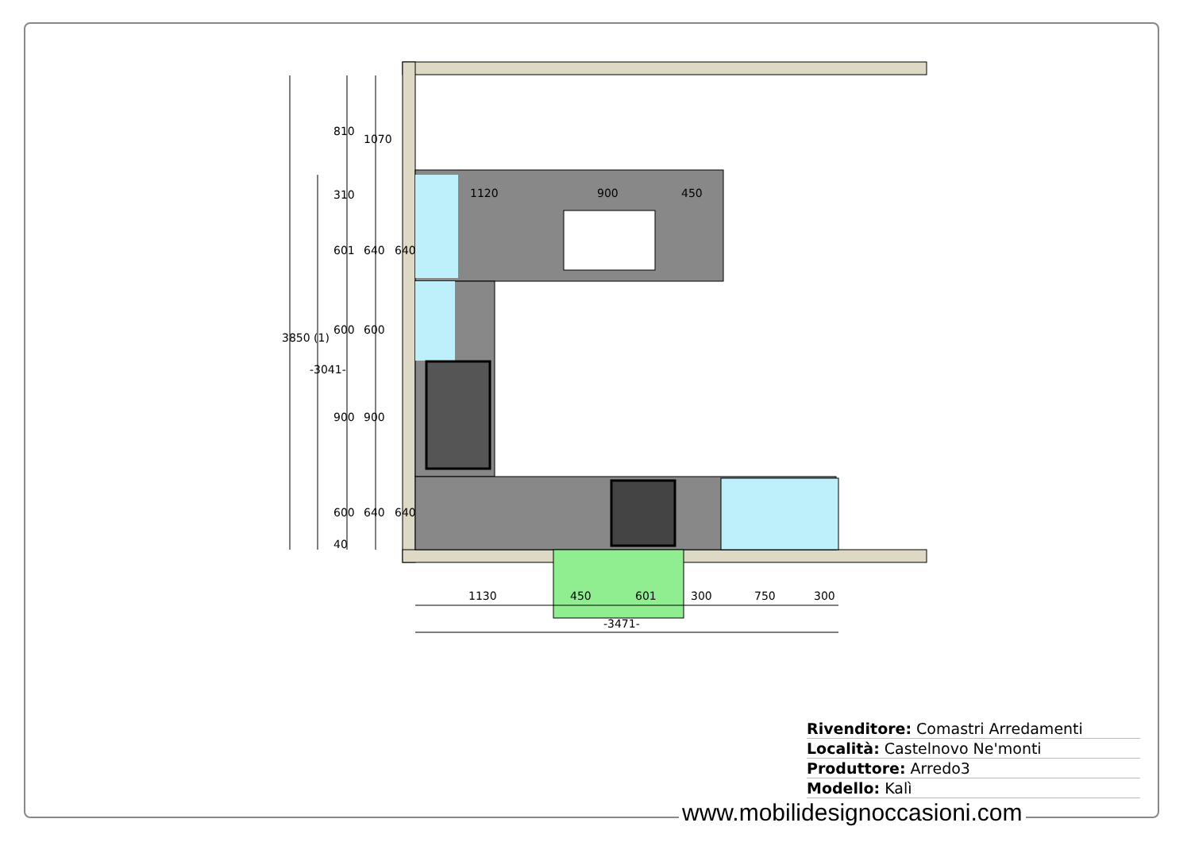1120
900
450
1130
450
601
300
750
300
-3471-
3850 (1)
-3041-
810
1070
601
600
900
600
640
600
900
640
310
40
640
640
Rivenditore: Comastri Arredamenti
Località: Castelnovo Ne'monti
Produttore: Arredo3
Modello: Kalì
www.mobilidesignoccasioni.com